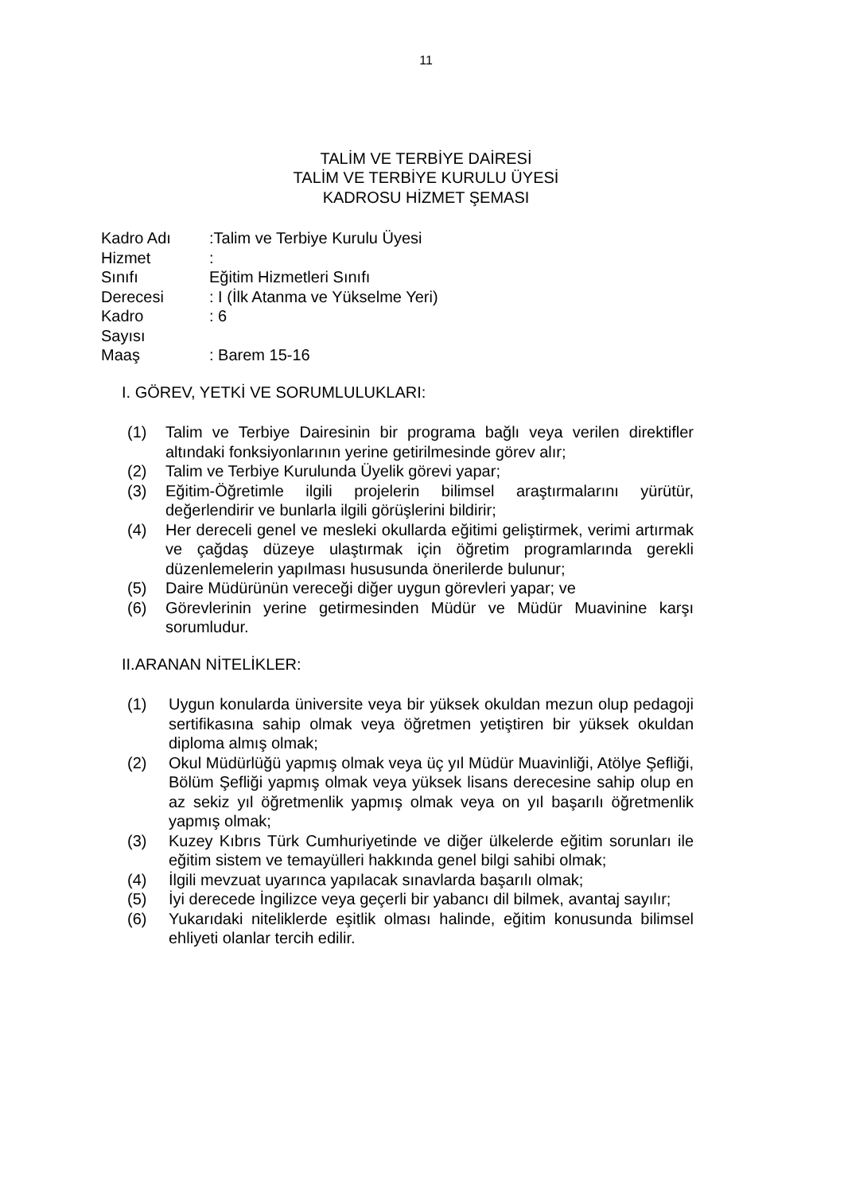11
TALİM VE TERBİYE DAİRESİ
TALİM VE TERBİYE KURULU ÜYESİ
KADROSU HİZMET ŞEMASI
| Kadro Adı | :Talim ve Terbiye Kurulu Üyesi |
| Hizmet | : |
| Sınıfı | Eğitim Hizmetleri Sınıfı |
| Derecesi | : I (İlk Atanma ve Yükselme Yeri) |
| Kadro Sayısı | : 6 |
| Maaş | : Barem 15-16 |
I. GÖREV, YETKİ VE SORUMLULUKLARI:
(1) Talim ve Terbiye Dairesinin bir programa bağlı veya verilen direktifler altındaki fonksiyonlarının yerine getirilmesinde görev alır;
(2) Talim ve Terbiye Kurulunda Üyelik görevi yapar;
(3) Eğitim-Öğretimle ilgili projelerin bilimsel araştırmalarını yürütür, değerlendirir ve bunlarla ilgili görüşlerini bildirir;
(4) Her dereceli genel ve mesleki okullarda eğitimi geliştirmek, verimi artırmak ve çağdaş düzeye ulaştırmak için öğretim programlarında gerekli düzenlemelerin yapılması hususunda önerilerde bulunur;
(5) Daire Müdürünün vereceği diğer uygun görevleri yapar; ve
(6) Görevlerinin yerine getirmesinden Müdür ve Müdür Muavinine karşı sorumludur.
II.ARANAN NİTELİKLER:
(1) Uygun konularda üniversite veya bir yüksek okuldan mezun olup pedagoji sertifikasına sahip olmak veya öğretmen yetiştiren bir yüksek okuldan diploma almış olmak;
(2) Okul Müdürlüğü yapmış olmak veya üç yıl Müdür Muavinliği, Atölye Şefliği, Bölüm Şefliği yapmış olmak veya yüksek lisans derecesine sahip olup en az sekiz yıl öğretmenlik yapmış olmak veya on yıl başarılı öğretmenlik yapmış olmak;
(3) Kuzey Kıbrıs Türk Cumhuriyetinde ve diğer ülkelerde eğitim sorunları ile eğitim sistem ve temayülleri hakkında genel bilgi sahibi olmak;
(4) İlgili mevzuat uyarınca yapılacak sınavlarda başarılı olmak;
(5) İyi derecede İngilizce veya geçerli bir yabancı dil bilmek, avantaj sayılır;
(6) Yukarıdaki niteliklerde eşitlik olması halinde, eğitim konusunda bilimsel ehliyeti olanlar tercih edilir.